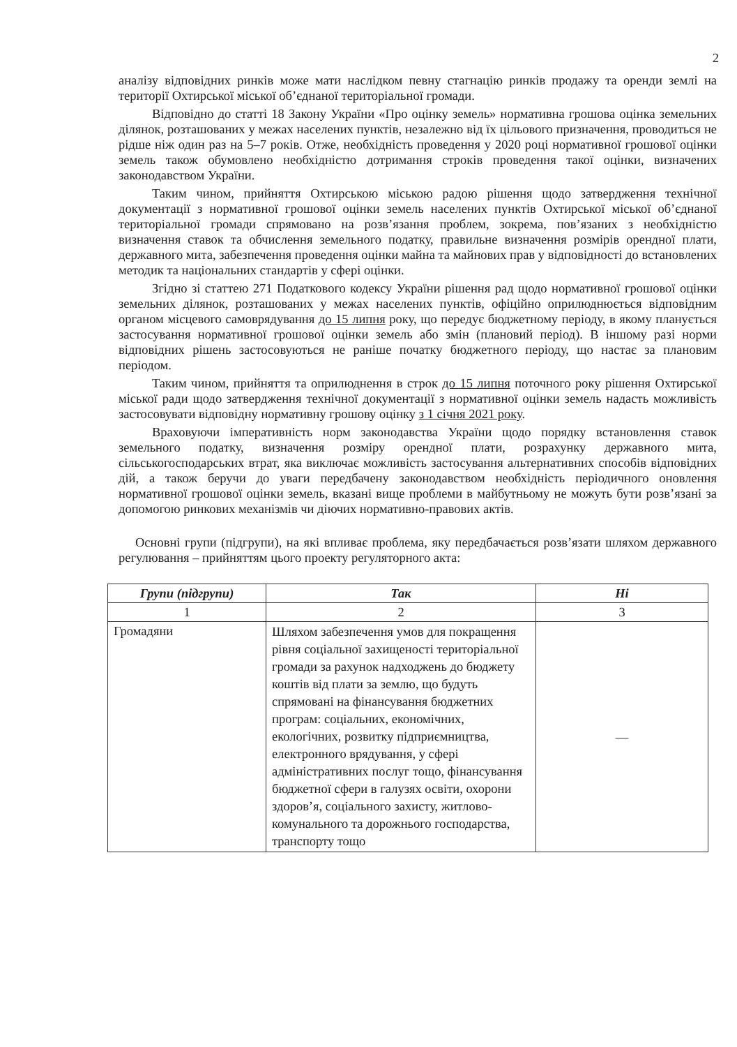2
аналізу відповідних ринків може мати наслідком певну стагнацію ринків продажу та оренди землі на території Охтирської міської об’єднаної територіальної громади.
Відповідно до статті 18 Закону України «Про оцінку земель» нормативна грошова оцінка земельних ділянок, розташованих у межах населених пунктів, незалежно від їх цільового призначення, проводиться не рідше ніж один раз на 5–7 років. Отже, необхідність проведення у 2020 році нормативної грошової оцінки земель також обумовлено необхідністю дотримання строків проведення такої оцінки, визначених законодавством України.
Таким чином, прийняття Охтирською міською радою рішення щодо затвердження технічної документації з нормативної грошової оцінки земель населених пунктів Охтирської міської об’єднаної територіальної громади спрямовано на розв’язання проблем, зокрема, пов’язаних з необхідністю визначення ставок та обчислення земельного податку, правильне визначення розмірів орендної плати, державного мита, забезпечення проведення оцінки майна та майнових прав у відповідності до встановлених методик та національних стандартів у сфері оцінки.
Згідно зі статтею 271 Податкового кодексу України рішення рад щодо нормативної грошової оцінки земельних ділянок, розташованих у межах населених пунктів, офіційно оприлюднюється відповідним органом місцевого самоврядування до 15 липня року, що передує бюджетному періоду, в якому планується застосування нормативної грошової оцінки земель або змін (плановий період). В іншому разі норми відповідних рішень застосовуються не раніше початку бюджетного періоду, що настає за плановим періодом.
Таким чином, прийняття та оприлюднення в строк до 15 липня поточного року рішення Охтирської міської ради щодо затвердження технічної документації з нормативної оцінки земель надасть можливість застосовувати відповідну нормативну грошову оцінку з 1 січня 2021 року.
Враховуючи імперативність норм законодавства України щодо порядку встановлення ставок земельного податку, визначення розміру орендної плати, розрахунку державного мита, сільськогосподарських втрат, яка виключає можливість застосування альтернативних способів відповідних дій, а також беручи до уваги передбачену законодавством необхідність періодичного оновлення нормативної грошової оцінки земель, вказані вище проблеми в майбутньому не можуть бути розв’язані за допомогою ринкових механізмів чи діючих нормативно-правових актів.
Основні групи (підгрупи), на які впливає проблема, яку передбачається розв’язати шляхом державного регулювання – прийняттям цього проекту регуляторного акта:
| Групи (підгрупи) | Так | Ні |
| --- | --- | --- |
| 1 | 2 | 3 |
| Громадяни | Шляхом забезпечення умов для покращення рівня соціальної захищеності територіальної громади за рахунок надходжень до бюджету коштів від плати за землю, що будуть спрямовані на фінансування бюджетних програм: соціальних, економічних, екологічних, розвитку підприємництва, електронного врядування, у сфері адміністративних послуг тощо, фінансування бюджетної сфери в галузях освіти, охорони здоров’я, соціального захисту, житлово-комунального та дорожнього господарства, транспорту тощо | — |